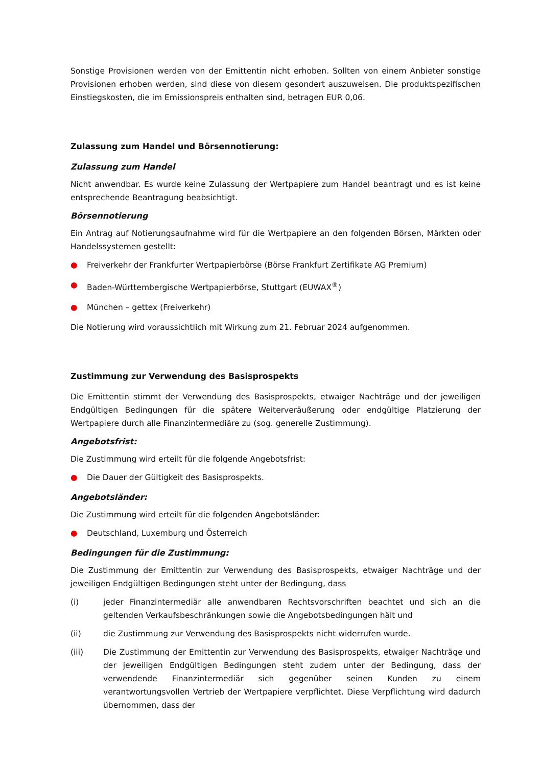Sonstige Provisionen werden von der Emittentin nicht erhoben. Sollten von einem Anbieter sonstige Provisionen erhoben werden, sind diese von diesem gesondert auszuweisen. Die produktspezifischen Einstiegskosten, die im Emissionspreis enthalten sind, betragen EUR 0,06.
Zulassung zum Handel und Börsennotierung:
Zulassung zum Handel
Nicht anwendbar. Es wurde keine Zulassung der Wertpapiere zum Handel beantragt und es ist keine entsprechende Beantragung beabsichtigt.
Börsennotierung
Ein Antrag auf Notierungsaufnahme wird für die Wertpapiere an den folgenden Börsen, Märkten oder Handelssystemen gestellt:
● Freiverkehr der Frankfurter Wertpapierbörse (Börse Frankfurt Zertifikate AG Premium)
● Baden-Württembergische Wertpapierbörse, Stuttgart (EUWAX<sup>®</sup>)
● München – gettex (Freiverkehr)
Die Notierung wird voraussichtlich mit Wirkung zum 21. Februar 2024 aufgenommen.
Zustimmung zur Verwendung des Basisprospekts
Die Emittentin stimmt der Verwendung des Basisprospekts, etwaiger Nachträge und der jeweiligen Endgültigen Bedingungen für die spätere Weiterveräußerung oder endgültige Platzierung der Wertpapiere durch alle Finanzintermediäre zu (sog. generelle Zustimmung).
Angebotsfrist:
Die Zustimmung wird erteilt für die folgende Angebotsfrist:
● Die Dauer der Gültigkeit des Basisprospekts.
Angebotsländer:
Die Zustimmung wird erteilt für die folgenden Angebotsländer:
● Deutschland, Luxemburg und Österreich
Bedingungen für die Zustimmung:
Die Zustimmung der Emittentin zur Verwendung des Basisprospekts, etwaiger Nachträge und der jeweiligen Endgültigen Bedingungen steht unter der Bedingung, dass
(i) jeder Finanzintermediär alle anwendbaren Rechtsvorschriften beachtet und sich an die geltenden Verkaufsbeschränkungen sowie die Angebotsbedingungen hält und
(ii) die Zustimmung zur Verwendung des Basisprospekts nicht widerrufen wurde.
(iii) Die Zustimmung der Emittentin zur Verwendung des Basisprospekts, etwaiger Nachträge und der jeweiligen Endgültigen Bedingungen steht zudem unter der Bedingung, dass der verwendende Finanzintermediär sich gegenüber seinen Kunden zu einem verantwortungsvollen Vertrieb der Wertpapiere verpflichtet. Diese Verpflichtung wird dadurch übernommen, dass der